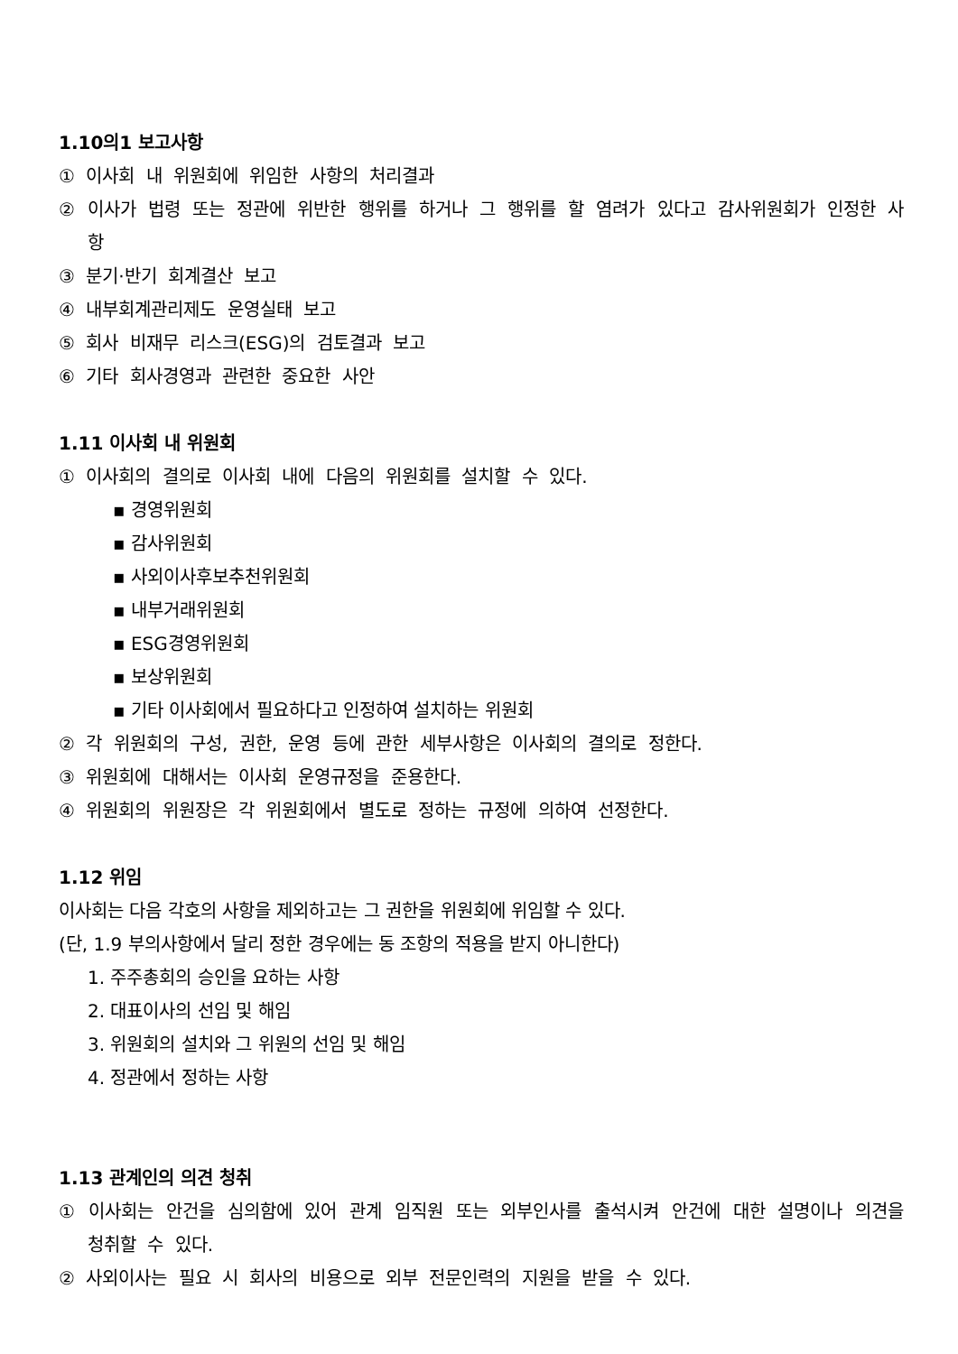1.10의1 보고사항
① 이사회 내 위원회에 위임한 사항의 처리결과
② 이사가 법령 또는 정관에 위반한 행위를 하거나 그 행위를 할 염려가 있다고 감사위원회가 인정한 사항
③ 분기·반기 회계결산 보고
④ 내부회계관리제도 운영실태 보고
⑤ 회사 비재무 리스크(ESG)의 검토결과 보고
⑥ 기타 회사경영과 관련한 중요한 사안
1.11 이사회 내 위원회
① 이사회의 결의로 이사회 내에 다음의 위원회를 설치할 수 있다.
▪ 경영위원회
▪ 감사위원회
▪ 사외이사후보추천위원회
▪ 내부거래위원회
▪ ESG경영위원회
▪ 보상위원회
▪ 기타 이사회에서 필요하다고 인정하여 설치하는 위원회
② 각 위원회의 구성, 권한, 운영 등에 관한 세부사항은 이사회의 결의로 정한다.
③ 위원회에 대해서는 이사회 운영규정을 준용한다.
④ 위원회의 위원장은 각 위원회에서 별도로 정하는 규정에 의하여 선정한다.
1.12 위임
이사회는 다음 각호의 사항을 제외하고는 그 권한을 위원회에 위임할 수 있다.
(단, 1.9 부의사항에서 달리 정한 경우에는 동 조항의 적용을 받지 아니한다)
1. 주주총회의 승인을 요하는 사항
2. 대표이사의 선임 및 해임
3. 위원회의 설치와 그 위원의 선임 및 해임
4. 정관에서 정하는 사항
1.13 관계인의 의견 청취
① 이사회는 안건을 심의함에 있어 관계 임직원 또는 외부인사를 출석시켜 안건에 대한 설명이나 의견을 청취할 수 있다.
② 사외이사는 필요 시 회사의 비용으로 외부 전문인력의 지원을 받을 수 있다.